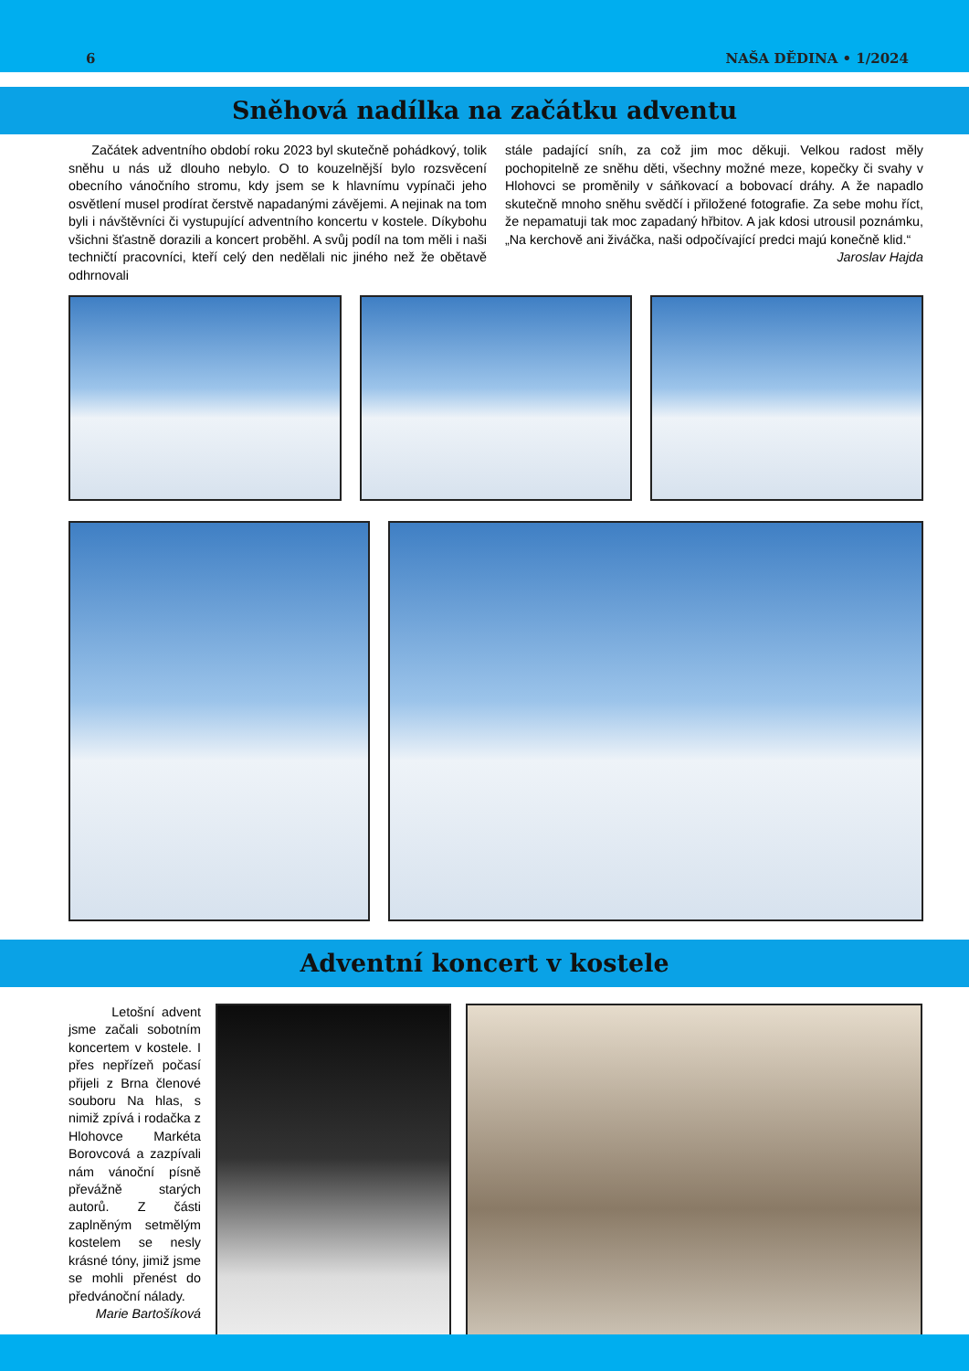6 NAŠA DĚDINA • 1/2024
Sněhová nadílka na začátku adventu
Začátek adventního období roku 2023 byl skutečně pohádkový, tolik sněhu u nás už dlouho nebylo. O to kouzelnější bylo rozsvěcení obecního vánočního stromu, kdy jsem se k hlavnímu vypínači jeho osvětlení musel prodírat čerstvě napadanými závějemi. A nejinak na tom byli i návštěvníci či vystupující adventního koncertu v kostele. Díkybohu všichni šťastně dorazili a koncert proběhl. A svůj podíl na tom měli i naši techničtí pracovníci, kteří celý den nedělali nic jiného než že obětavě odhrnovali
stále padající sníh, za což jim moc děkuji. Velkou radost měly pochopitelně ze sněhu děti, všechny možné meze, kopečky či svahy v Hlohovci se proměnily v sáňkovací a bobovací dráhy. A že napadlo skutečně mnoho sněhu svědčí i přiložené fotografie. Za sebe mohu říct, že nepamatuji tak moc zapadaný hřbitov. A jak kdosi utrousil poznámku, „Na kerchově ani živáčka, naši odpočívající predci majú konečně klid.“
Jaroslav Hajda
Adventní koncert v kostele
Letošní advent jsme začali sobotním koncertem v kostele. I přes nepřízeň počasí přijeli z Brna členové souboru Na hlas, s nimiž zpívá i rodačka z Hlohovce Markéta Borovcová a zazpívali nám vánoční písně převážně starých autorů. Z části zaplněným setmělým kostelem se nesly krásné tóny, jimiž jsme se mohli přenést do předvánoční nálady.
Marie Bartošíková